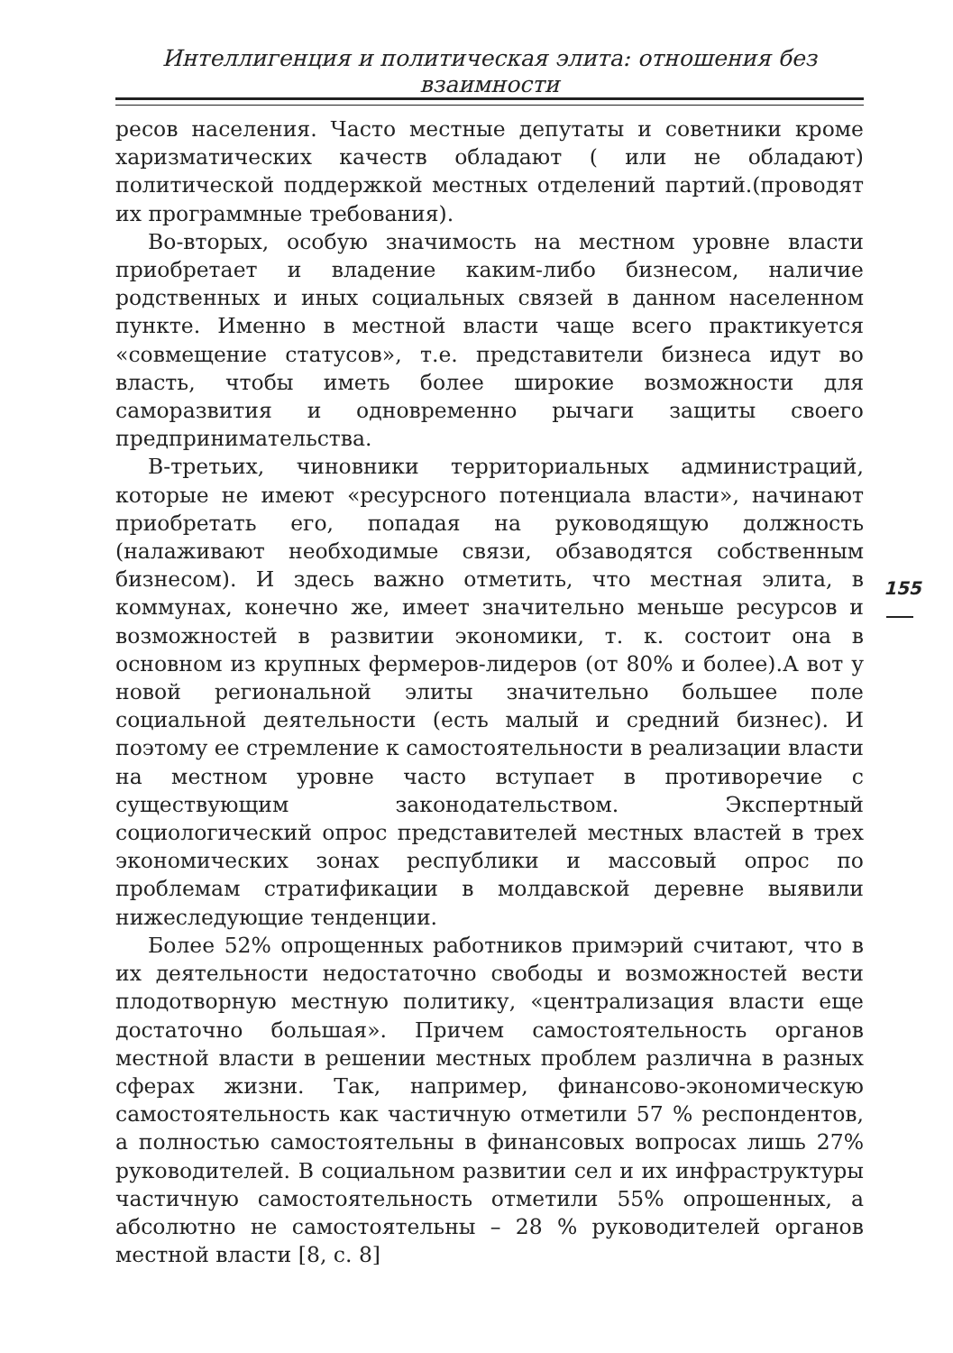Интеллигенция и политическая элита: отношения без взаимности
ресов населения. Часто местные депутаты и советники кроме харизматических качеств обладают ( или не обладают) политической поддержкой местных отделений партий.(проводят их программные требования).
Во-вторых, особую значимость на местном уровне власти приобретает и владение каким-либо бизнесом, наличие родственных и иных социальных связей в данном населенном пункте. Именно в местной власти чаще всего практикуется «совмещение статусов», т.е. представители бизнеса идут во власть, чтобы иметь более широкие возможности для саморазвития и одновременно рычаги защиты своего предпринимательства.
В-третьих, чиновники территориальных администраций, которые не имеют «ресурсного потенциала власти», начинают приобретать его, попадая на руководящую должность (налаживают необходимые связи, обзаводятся собственным бизнесом). И здесь важно отметить, что местная элита, в коммунах, конечно же, имеет значительно меньше ресурсов и возможностей в развитии экономики, т. к. состоит она в основном из крупных фермеров-лидеров (от 80% и более).А вот у новой региональной элиты значительно большее поле социальной деятельности (есть малый и средний бизнес). И поэтому ее стремление к самостоятельности в реализации власти на местном уровне часто вступает в противоречие с существующим законодательством. Экспертный социологический опрос представителей местных властей в трех экономических зонах республики и массовый опрос по проблемам стратификации в молдавской деревне выявили нижеследующие тенденции.
Более 52% опрощенных работников примэрий считают, что в их деятельности недостаточно свободы и возможностей вести плодотворную местную политику, «централизация власти еще достаточно большая». Причем самостоятельность органов местной власти в решении местных проблем различна в разных сферах жизни. Так, например, финансово-экономическую самостоятельность как частичную отметили 57 % респондентов, а полностью самостоятельны в финансовых вопросах лишь 27% руководителей. В социальном развитии сел и их инфраструктуры частичную самостоятельность отметили 55% опрошенных, а абсолютно не самостоятельны – 28 % руководителей органов местной власти [8, с. 8]
155